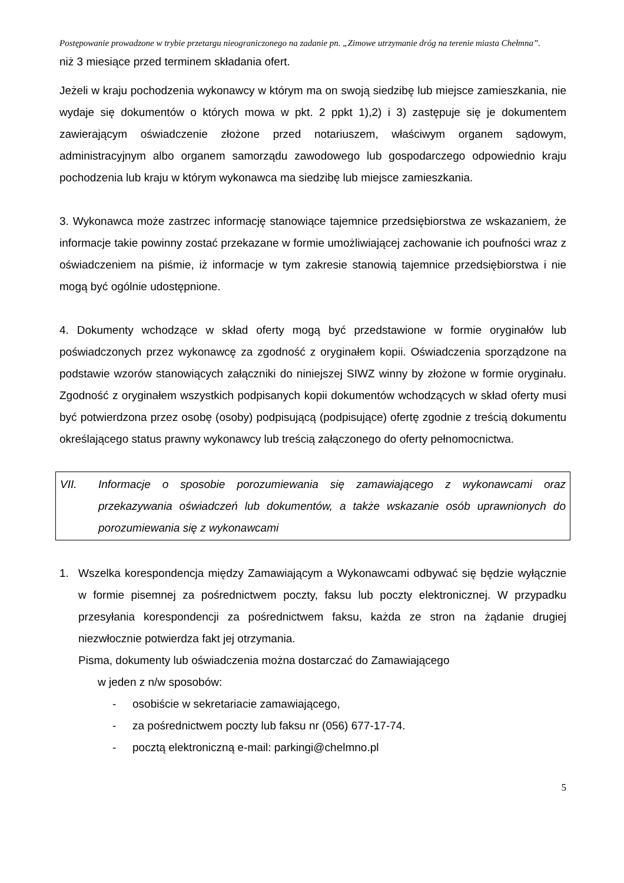Postępowanie prowadzone w trybie przetargu nieograniczonego na zadanie pn. „Zimowe utrzymanie dróg na terenie miasta Chełmna”.
niż 3 miesiące przed terminem składania ofert.
Jeżeli w kraju pochodzenia wykonawcy w którym ma on swoją siedzibę lub miejsce zamieszkania, nie wydaje się dokumentów o których mowa w pkt. 2 ppkt 1),2) i 3) zastępuje się je dokumentem zawierającym oświadczenie złożone przed notariuszem, właściwym organem sądowym, administracyjnym albo organem samorządu zawodowego lub gospodarczego odpowiednio kraju pochodzenia lub kraju w którym wykonawca ma siedzibę lub miejsce zamieszkania.
3. Wykonawca może zastrzec informację stanowiące tajemnice przedsiębiorstwa ze wskazaniem, że informacje takie powinny zostać przekazane w formie umożliwiającej zachowanie ich poufności wraz z oświadczeniem na piśmie, iż informacje w tym zakresie stanowią tajemnice przedsiębiorstwa i nie mogą być ogólnie udostępnione.
4. Dokumenty wchodzące w skład oferty mogą być przedstawione w formie oryginałów lub poświadczonych przez wykonawcę za zgodność z oryginałem kopii. Oświadczenia sporządzone na podstawie wzorów stanowiących załączniki do niniejszej SIWZ winny by złożone w formie oryginału. Zgodność z oryginałem wszystkich podpisanych kopii dokumentów wchodzących w skład oferty musi być potwierdzona przez osobę (osoby) podpisującą (podpisujące) ofertę zgodnie z treścią dokumentu określającego status prawny wykonawcy lub treścią załączonego do oferty pełnomocnictwa.
VII. Informacje o sposobie porozumiewania się zamawiającego z wykonawcami oraz przekazywania oświadczeń lub dokumentów, a także wskazanie osób uprawnionych do porozumiewania się z wykonawcami
1. Wszelka korespondencja między Zamawiającym a Wykonawcami odbywać się będzie wyłącznie w formie pisemnej za pośrednictwem poczty, faksu lub poczty elektronicznej. W przypadku przesyłania korespondencji za pośrednictwem faksu, każda ze stron na żądanie drugiej niezwłocznie potwierdza fakt jej otrzymania.
Pisma, dokumenty lub oświadczenia można dostarczać do Zamawiającego
w jeden z n/w sposobów:
- osobiście w sekretariacie zamawiającego,
- za pośrednictwem poczty lub faksu nr (056) 677-17-74.
- pocztą elektroniczną e-mail: parkingi@chelmno.pl
5